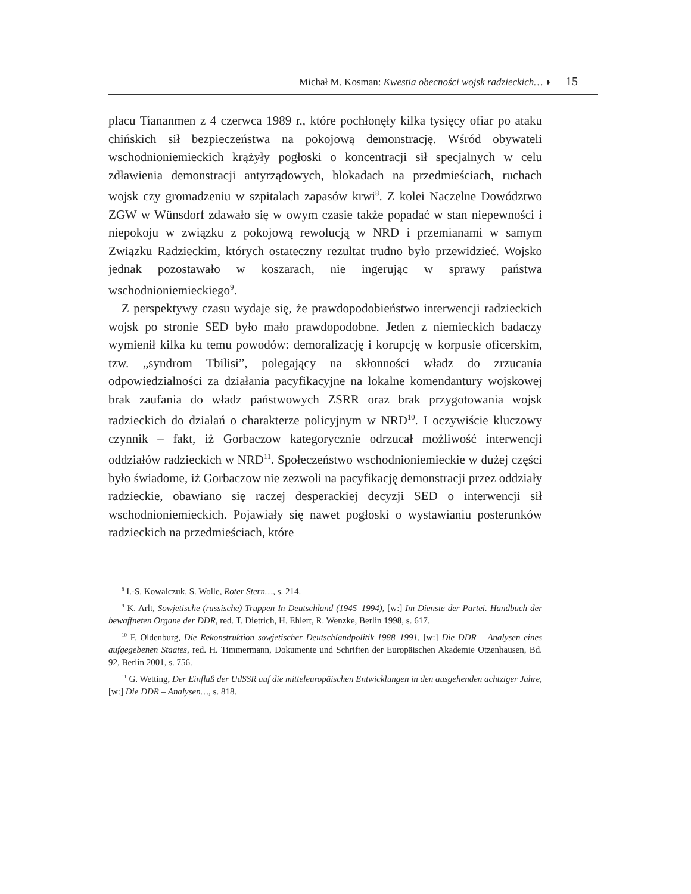Michał M. Kosman: Kwestia obecności wojsk radzieckich… ◗ 15
placu Tiananmen z 4 czerwca 1989 r., które pochłonęły kilka tysięcy ofiar po ataku chińskich sił bezpieczeństwa na pokojową demonstrację. Wśród obywateli wschodnioniemieckich krążyły pogłoski o koncentracji sił specjalnych w celu zdławienia demonstracji antyrządowych, blokadach na przedmieściach, ruchach wojsk czy gromadzeniu w szpitalach zapasów krwi<sup>8</sup>. Z kolei Naczelne Dowództwo ZGW w Wünsdorf zdawało się w owym czasie także popadać w stan niepewności i niepokoju w związku z pokojową rewolucją w NRD i przemianami w samym Związku Radzieckim, których ostateczny rezultat trudno było przewidzieć. Wojsko jednak pozostawało w koszarach, nie ingerując w sprawy państwa wschodnioniemieckiego<sup>9</sup>.
Z perspektywy czasu wydaje się, że prawdopodobieństwo interwencji radzieckich wojsk po stronie SED było mało prawdopodobne. Jeden z niemieckich badaczy wymienił kilka ku temu powodów: demoralizację i korupcję w korpusie oficerskim, tzw. „syndrom Tbilisi”, polegający na skłonności władz do zrzucania odpowiedzialności za działania pacyfikacyjne na lokalne komendantury wojskowej brak zaufania do władz państwowych ZSRR oraz brak przygotowania wojsk radzieckich do działań o charakterze policyjnym w NRD<sup>10</sup>. I oczywiście kluczowy czynnik – fakt, iż Gorbaczow kategorycznie odrzucał możliwość interwencji oddziałów radzieckich w NRD<sup>11</sup>. Społeczeństwo wschodnioniemieckie w dużej części było świadome, iż Gorbaczow nie zezwoli na pacyfikację demonstracji przez oddziały radzieckie, obawiano się raczej desperackiej decyzji SED o interwencji sił wschodnioniemieckich. Pojawiały się nawet pogłoski o wystawianiu posterunków radzieckich na przedmieściach, które
<sup>8</sup> I.-S. Kowalczuk, S. Wolle, Roter Stern…, s. 214.
<sup>9</sup> K. Arlt, Sowjetische (russische) Truppen In Deutschland (1945–1994), [w:] Im Dienste der Partei. Handbuch der bewaffneten Organe der DDR, red. T. Dietrich, H. Ehlert, R. Wenzke, Berlin 1998, s. 617.
<sup>10</sup> F. Oldenburg, Die Rekonstruktion sowjetischer Deutschlandpolitik 1988–1991, [w:] Die DDR – Analysen eines aufgegebenen Staates, red. H. Timmermann, Dokumente und Schriften der Europäischen Akademie Otzenhausen, Bd. 92, Berlin 2001, s. 756.
<sup>11</sup> G. Wetting, Der Einfluß der UdSSR auf die mitteleuropäischen Entwicklungen in den ausgehenden achtziger Jahre, [w:] Die DDR – Analysen…, s. 818.